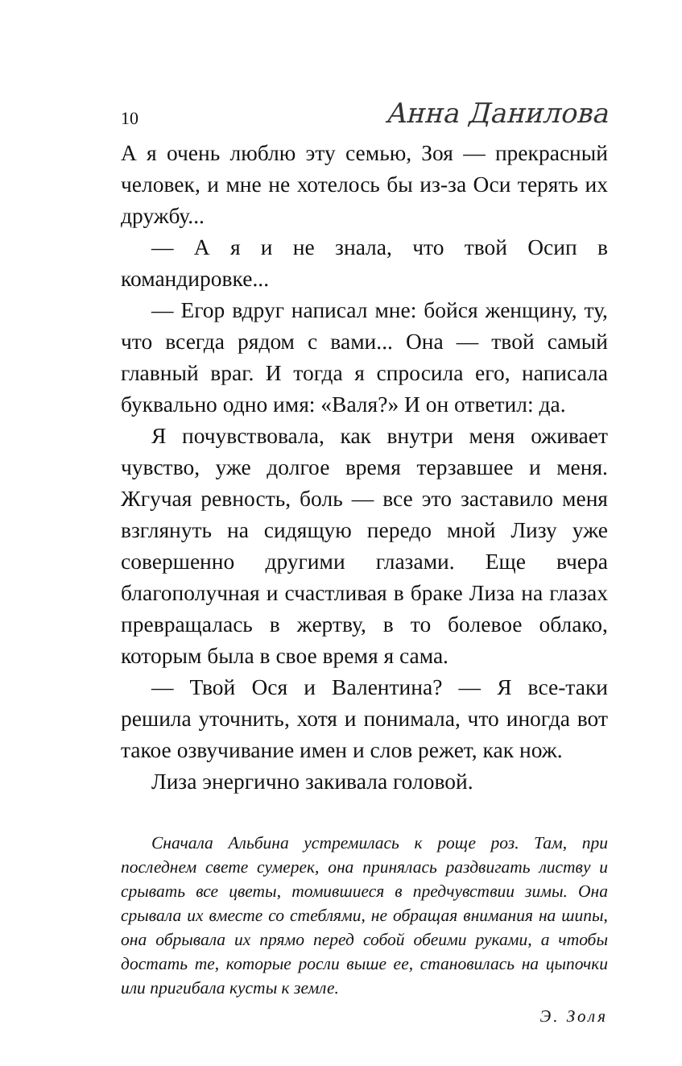10 Анна Данилова
А я очень люблю эту семью, Зоя — прекрасный человек, и мне не хотелось бы из-за Оси терять их дружбу...
— А я и не знала, что твой Осип в командировке...
— Егор вдруг написал мне: бойся женщину, ту, что всегда рядом с вами... Она — твой самый главный враг. И тогда я спросила его, написала буквально одно имя: «Валя?» И он ответил: да.
Я почувствовала, как внутри меня оживает чувство, уже долгое время терзавшее и меня. Жгучая ревность, боль — все это заставило меня взглянуть на сидящую передо мной Лизу уже совершенно другими глазами. Еще вчера благополучная и счастливая в браке Лиза на глазах превращалась в жертву, в то болевое облако, которым была в свое время я сама.
— Твой Ося и Валентина? — Я все-таки решила уточнить, хотя и понимала, что иногда вот такое озвучивание имен и слов режет, как нож.
Лиза энергично закивала головой.
Сначала Альбина устремилась к роще роз. Там, при последнем свете сумерек, она принялась раздвигать листву и срывать все цветы, томившиеся в предчувствии зимы. Она срывала их вместе со стеблями, не обращая внимания на шипы, она обрывала их прямо перед собой обеими руками, а чтобы достать те, которые росли выше ее, становилась на цыпочки или пригибала кусты к земле.
Э. Золя